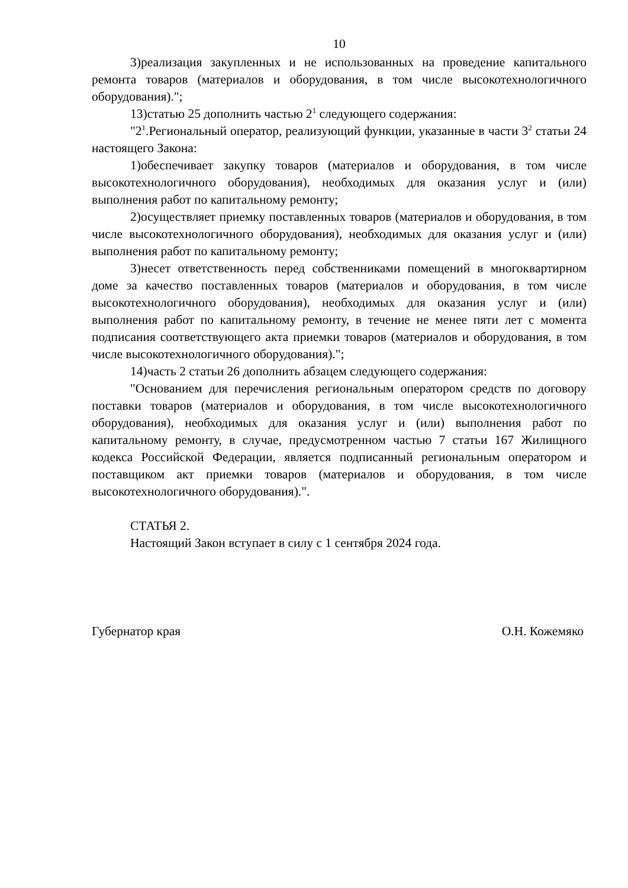10
3)реализация закупленных и не использованных на проведение капитального ремонта товаров (материалов и оборудования, в том числе высокотехнологичного оборудования).";
13)статью 25 дополнить частью 2<sup>1</sup> следующего содержания:
"2<sup>1</sup>.Региональный оператор, реализующий функции, указанные в части 3<sup>2</sup> статьи 24 настоящего Закона:
1)обеспечивает закупку товаров (материалов и оборудования, в том числе высокотехнологичного оборудования), необходимых для оказания услуг и (или) выполнения работ по капитальному ремонту;
2)осуществляет приемку поставленных товаров (материалов и оборудования, в том числе высокотехнологичного оборудования), необходимых для оказания услуг и (или) выполнения работ по капитальному ремонту;
3)несет ответственность перед собственниками помещений в многоквартирном доме за качество поставленных товаров (материалов и оборудования, в том числе высокотехнологичного оборудования), необходимых для оказания услуг и (или) выполнения работ по капитальному ремонту, в течение не менее пяти лет с момента подписания соответствующего акта приемки товаров (материалов и оборудования, в том числе высокотехнологичного оборудования).";
14)часть 2 статьи 26 дополнить абзацем следующего содержания:
"Основанием для перечисления региональным оператором средств по договору поставки товаров (материалов и оборудования, в том числе высокотехнологичного оборудования), необходимых для оказания услуг и (или) выполнения работ по капитальному ремонту, в случае, предусмотренном частью 7 статьи 167 Жилищного кодекса Российской Федерации, является подписанный региональным оператором и поставщиком акт приемки товаров (материалов и оборудования, в том числе высокотехнологичного оборудования).".
СТАТЬЯ 2.
Настоящий Закон вступает в силу с 1 сентября 2024 года.
Губернатор края О.Н. Кожемяко